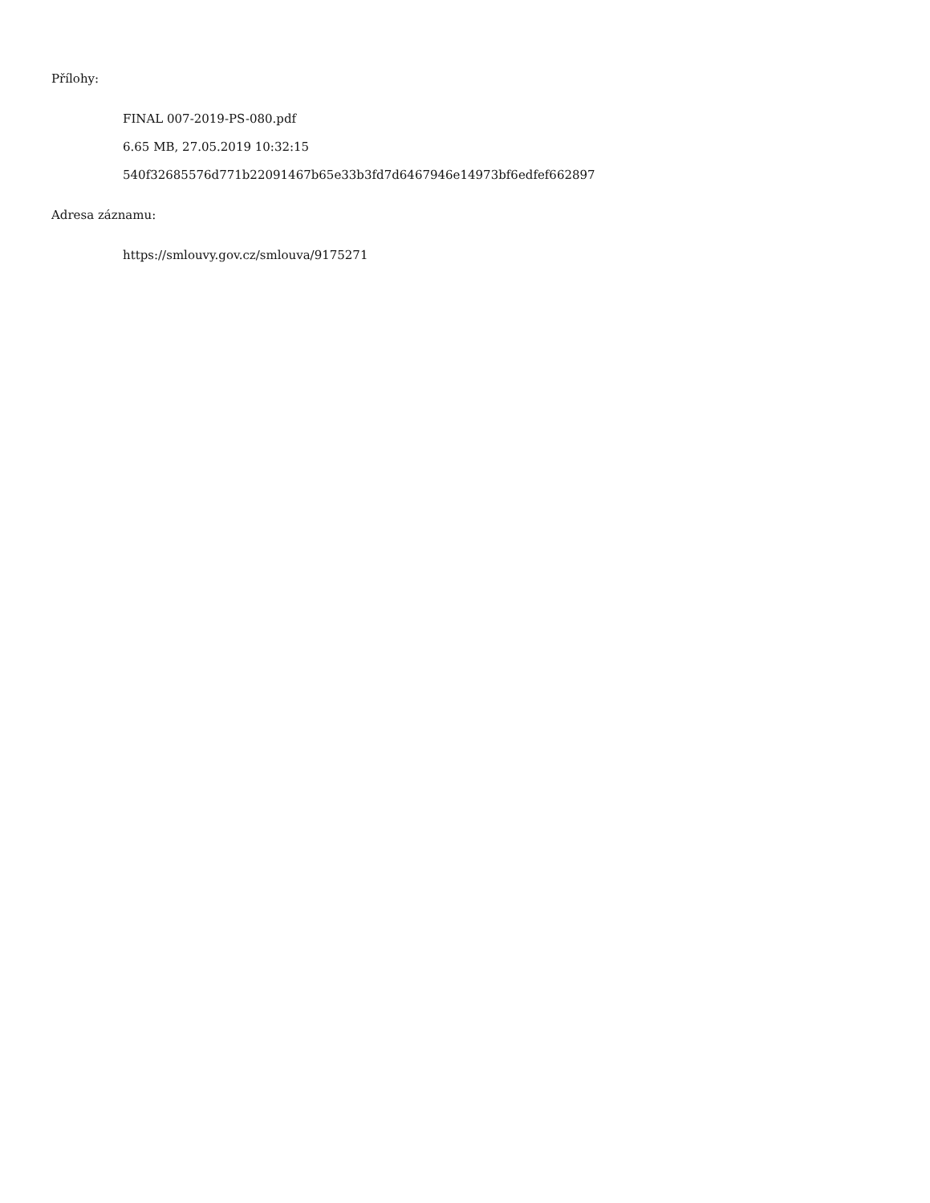Přílohy:
FINAL 007-2019-PS-080.pdf
6.65 MB, 27.05.2019 10:32:15
540f32685576d771b22091467b65e33b3fd7d6467946e14973bf6edfef662897
Adresa záznamu:
https://smlouvy.gov.cz/smlouva/9175271